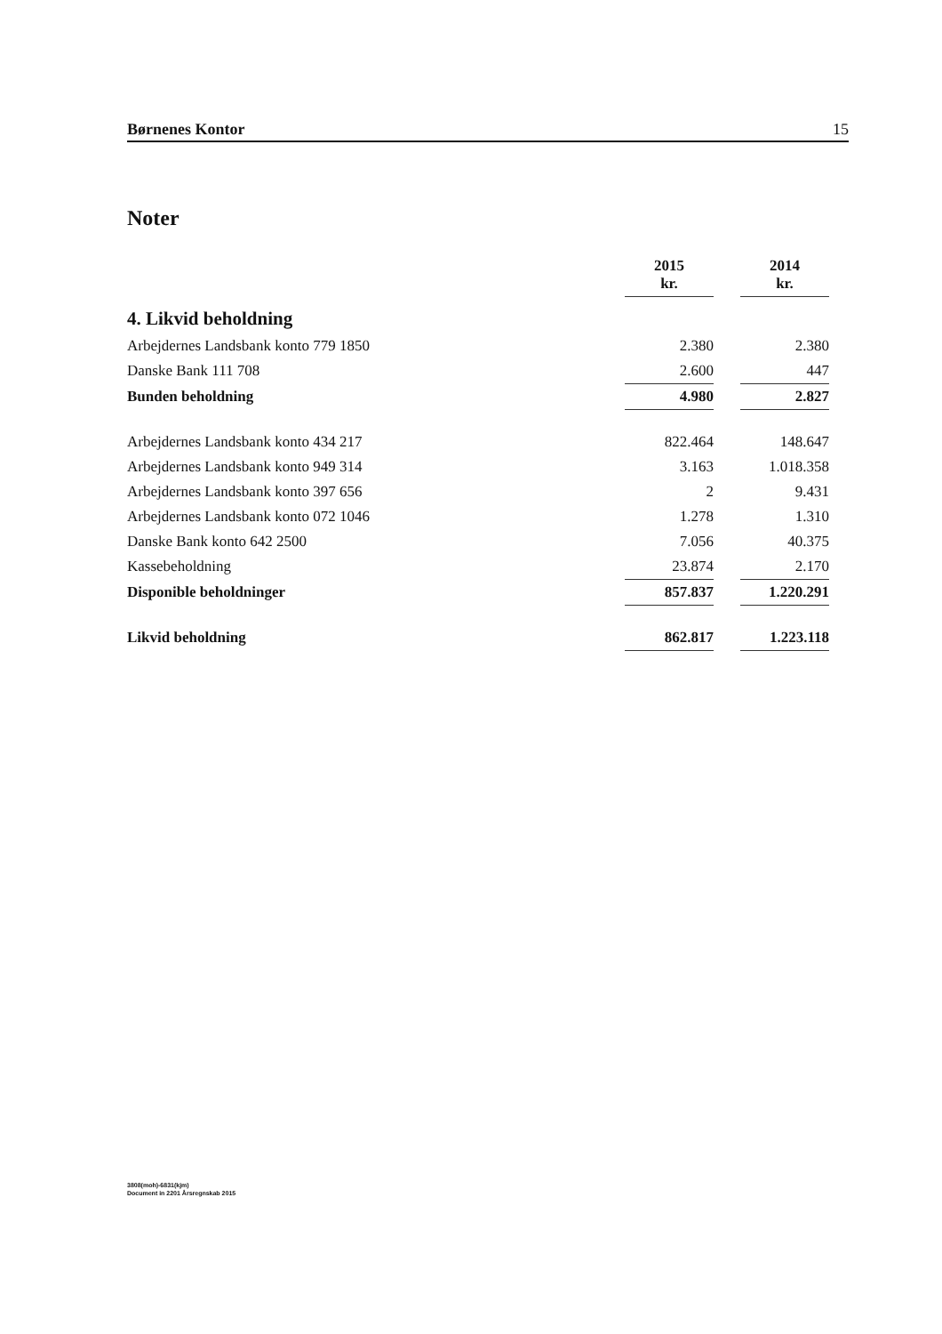Børnenes Kontor 15
Noter
| | 2015 kr. | | 2014 kr. |
| 4. Likvid beholdning | | | |
| Arbejdernes Landsbank konto 779 1850 | 2.380 | | 2.380 |
| Danske Bank 111 708 | 2.600 | | 447 |
| Bunden beholdning | 4.980 | | 2.827 |
| Arbejdernes Landsbank konto 434 217 | 822.464 | | 148.647 |
| Arbejdernes Landsbank konto 949 314 | 3.163 | | 1.018.358 |
| Arbejdernes Landsbank konto 397 656 | 2 | | 9.431 |
| Arbejdernes Landsbank konto 072 1046 | 1.278 | | 1.310 |
| Danske Bank konto 642 2500 | 7.056 | | 40.375 |
| Kassebeholdning | 23.874 | | 2.170 |
| Disponible beholdninger | 857.837 | | 1.220.291 |
| Likvid beholdning | 862.817 | | 1.223.118 |
3808(moh)-6831(kjm)
Document in 2201 Årsregnskab 2015